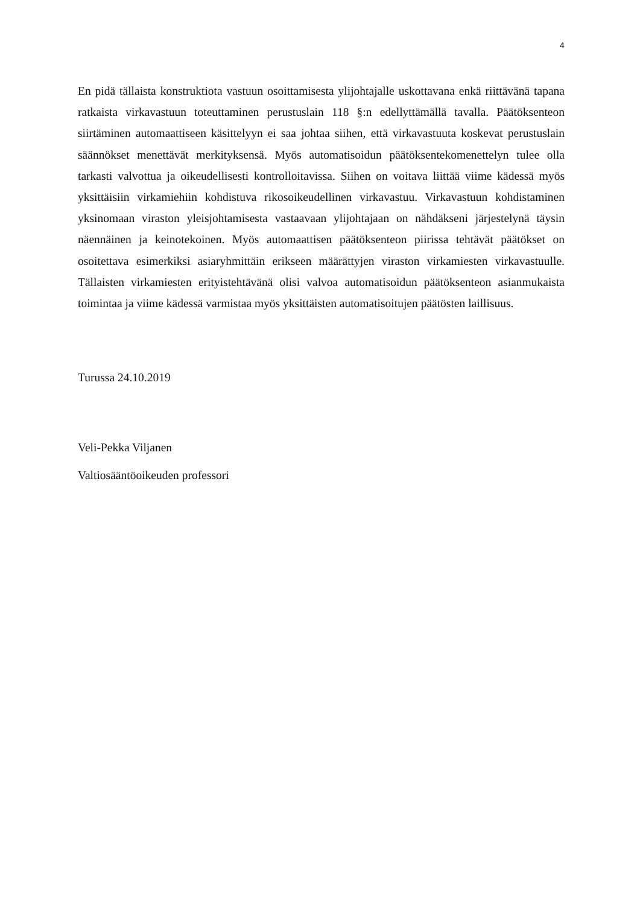4
En pidä tällaista konstruktiota vastuun osoittamisesta ylijohtajalle uskottavana enkä riittävänä tapana ratkaista virkavastuun toteuttaminen perustuslain 118 §:n edellyttämällä tavalla. Päätöksenteon siirtäminen automaattiseen käsittelyyn ei saa johtaa siihen, että virkavastuuta koskevat perustuslain säännökset menettävät merkityksensä. Myös automatisoidun päätöksentekomenettelyn tulee olla tarkasti valvottua ja oikeudellisesti kontrolloitavissa. Siihen on voitava liittää viime kädessä myös yksittäisiin virkamiehiin kohdistuva rikosoikeudellinen virkavastuu. Virkavastuun kohdistaminen yksinomaan viraston yleisjohtamisesta vastaavaan ylijohtajaan on nähdäkseni järjestelynä täysin näennäinen ja keinotekoinen. Myös automaattisen päätöksenteon piirissa tehtävät päätökset on osoitettava esimerkiksi asiaryhmittäin erikseen määrättyjen viraston virkamiesten virkavastuulle. Tällaisten virkamiesten erityistehtävänä olisi valvoa automatisoidun päätöksenteon asianmukaista toimintaa ja viime kädessä varmistaa myös yksittäisten automatisoitujen päätösten laillisuus.
Turussa 24.10.2019
Veli-Pekka Viljanen
Valtiosääntöoikeuden professori